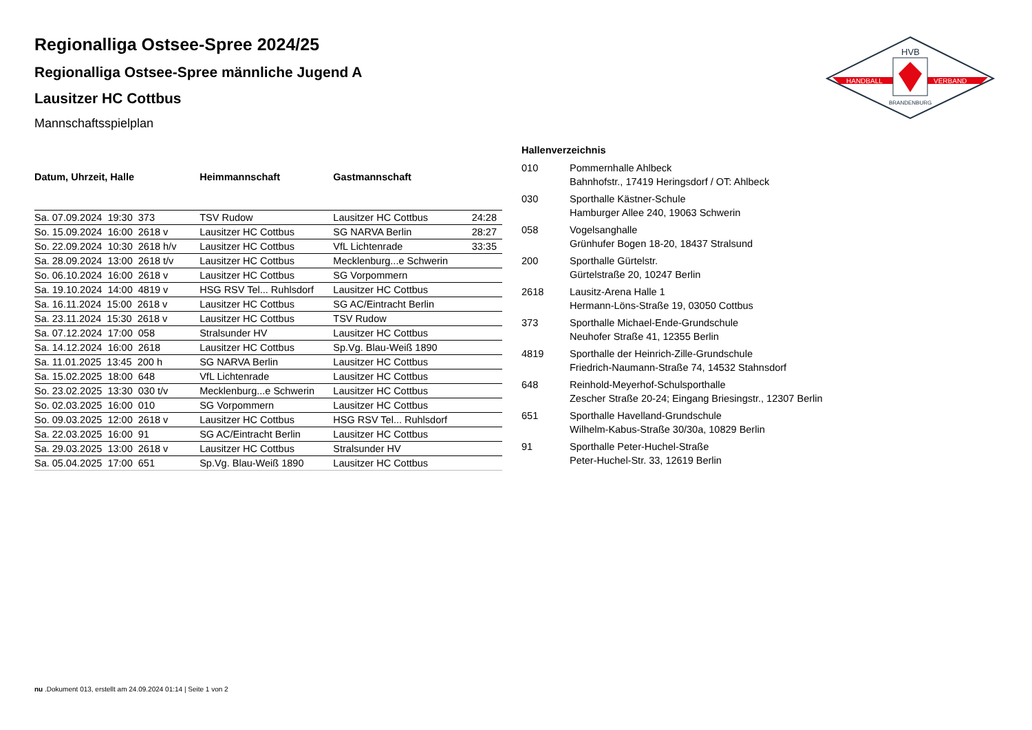HANDBALL
VERBAND
HVB
BRANDENBURG
Regionalliga Ostsee-Spree 2024/25
Regionalliga Ostsee-Spree männliche Jugend A
Lausitzer HC Cottbus
Mannschaftsspielplan
| Datum, Uhrzeit, Halle | Heimmannschaft | Gastmannschaft | |
| --- | --- | --- | --- |
| Sa. 07.09.2024 19:30 373 | TSV Rudow | Lausitzer HC Cottbus | 24:28 |
| So. 15.09.2024 16:00 2618 v | Lausitzer HC Cottbus | SG NARVA Berlin | 28:27 |
| So. 22.09.2024 10:30 2618 h/v | Lausitzer HC Cottbus | VfL Lichtenrade | 33:35 |
| Sa. 28.09.2024 13:00 2618 t/v | Lausitzer HC Cottbus | Mecklenburg...e Schwerin | |
| So. 06.10.2024 16:00 2618 v | Lausitzer HC Cottbus | SG Vorpommern | |
| Sa. 19.10.2024 14:00 4819 v | HSG RSV Tel... Ruhlsdorf | Lausitzer HC Cottbus | |
| Sa. 16.11.2024 15:00 2618 v | Lausitzer HC Cottbus | SG AC/Eintracht Berlin | |
| Sa. 23.11.2024 15:30 2618 v | Lausitzer HC Cottbus | TSV Rudow | |
| Sa. 07.12.2024 17:00 058 | Stralsunder HV | Lausitzer HC Cottbus | |
| Sa. 14.12.2024 16:00 2618 | Lausitzer HC Cottbus | Sp.Vg. Blau-Weiß 1890 | |
| Sa. 11.01.2025 13:45 200 h | SG NARVA Berlin | Lausitzer HC Cottbus | |
| Sa. 15.02.2025 18:00 648 | VfL Lichtenrade | Lausitzer HC Cottbus | |
| So. 23.02.2025 13:30 030 t/v | Mecklenburg...e Schwerin | Lausitzer HC Cottbus | |
| So. 02.03.2025 16:00 010 | SG Vorpommern | Lausitzer HC Cottbus | |
| So. 09.03.2025 12:00 2618 v | Lausitzer HC Cottbus | HSG RSV Tel... Ruhlsdorf | |
| Sa. 22.03.2025 16:00 91 | SG AC/Eintracht Berlin | Lausitzer HC Cottbus | |
| Sa. 29.03.2025 13:00 2618 v | Lausitzer HC Cottbus | Stralsunder HV | |
| Sa. 05.04.2025 17:00 651 | Sp.Vg. Blau-Weiß 1890 | Lausitzer HC Cottbus | |
| Hallenverzeichnis | |
| --- | --- |
| 010 | Pommernhalle Ahlbeck Bahnhofstr., 17419 Heringsdorf / OT: Ahlbeck |
| 030 | Sporthalle Kästner-Schule Hamburger Allee 240, 19063 Schwerin |
| 058 | Vogelsanghalle Grünhufer Bogen 18-20, 18437 Stralsund |
| 200 | Sporthalle Gürtelstr. Gürtelstraße 20, 10247 Berlin |
| 2618 | Lausitz-Arena Halle 1 Hermann-Löns-Straße 19, 03050 Cottbus |
| 373 | Sporthalle Michael-Ende-Grundschule Neuhofer Straße 41, 12355 Berlin |
| 4819 | Sporthalle der Heinrich-Zille-Grundschule Friedrich-Naumann-Straße 74, 14532 Stahnsdorf |
| 648 | Reinhold-Meyerhof-Schulsporthalle Zescher Straße 20-24; Eingang Briesingstr., 12307 Berlin |
| 651 | Sporthalle Havelland-Grundschule Wilhelm-Kabus-Straße 30/30a, 10829 Berlin |
| 91 | Sporthalle Peter-Huchel-Straße Peter-Huchel-Str. 33, 12619 Berlin |
nu .Dokument 013, erstellt am 24.09.2024 01:14 | Seite 1 von 2